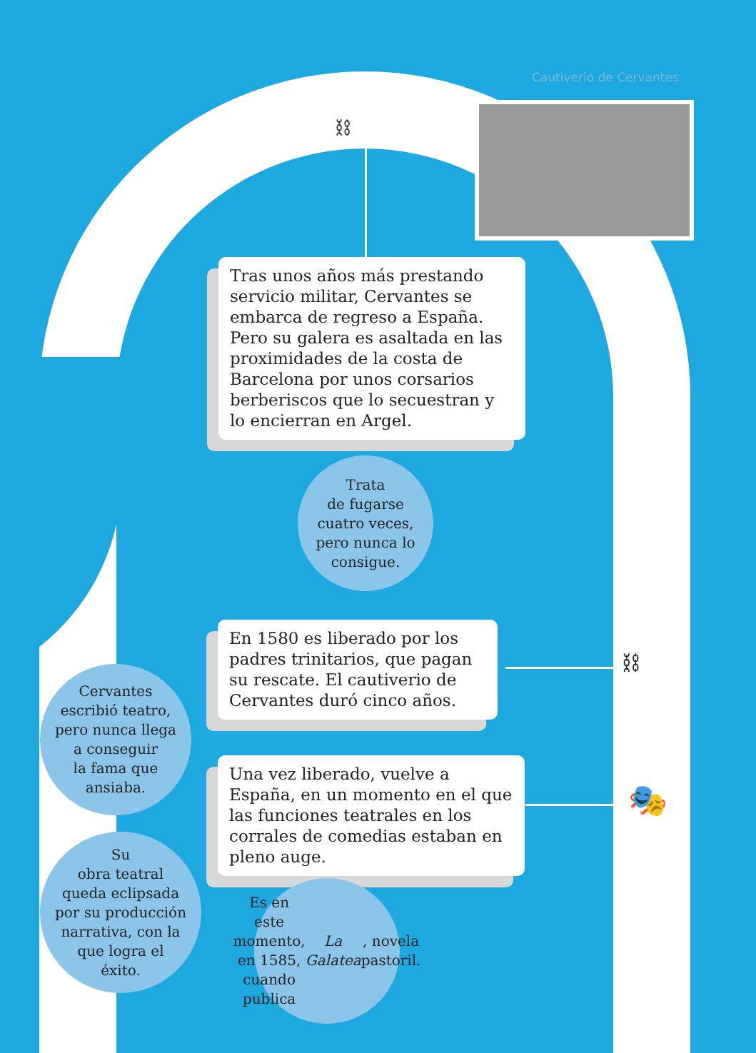Cautiverio de Cervantes
⛓
Tras unos años más prestando servicio militar, Cervantes se embarca de regreso a España. Pero su galera es asaltada en las proximidades de la costa de Barcelona por unos corsarios berberiscos que lo secuestran y lo encierran en Argel.
Trata
de fugarse
cuatro veces,
pero nunca lo
consigue.
En 1580 es liberado por los padres trinitarios, que pagan su rescate. El cautiverio de Cervantes duró cinco años.
⛓
Una vez liberado, vuelve a España, en un momento en el que las funciones teatrales en los corrales de comedias estaban en pleno auge.
🎭
Cervantes
escribió teatro,
pero nunca llega
a conseguir
la fama que
ansiaba.
Su
obra teatral
queda eclipsada
por su producción
narrativa, con la
que logra el
éxito.
Es en este
momento, en 1585,
cuando publica
La Galatea, novela
pastoril.